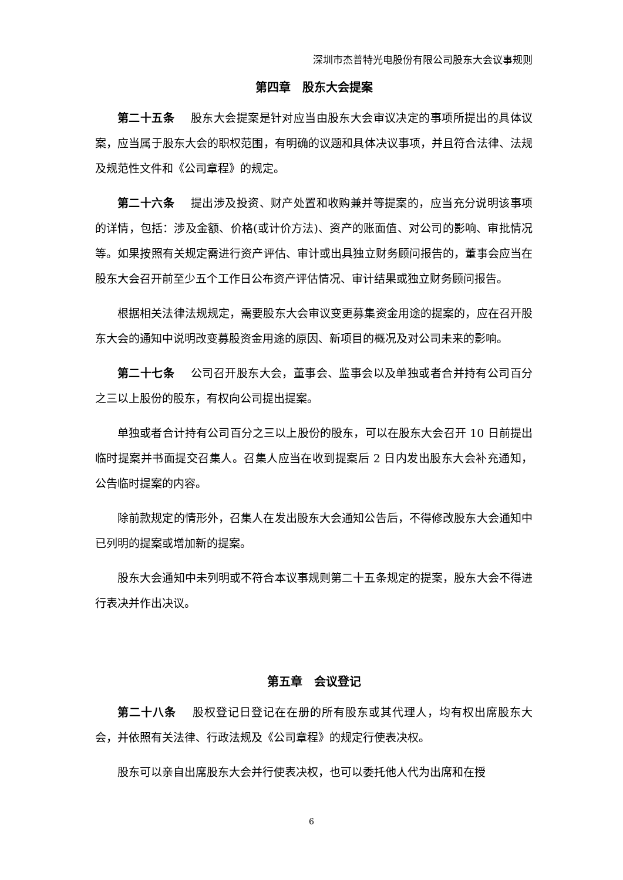深圳市杰普特光电股份有限公司股东大会议事规则
第四章　股东大会提案
第二十五条 股东大会提案是针对应当由股东大会审议决定的事项所提出的具体议案，应当属于股东大会的职权范围，有明确的议题和具体决议事项，并且符合法律、法规及规范性文件和《公司章程》的规定。
第二十六条 提出涉及投资、财产处置和收购兼并等提案的，应当充分说明该事项的详情，包括：涉及金额、价格(或计价方法)、资产的账面值、对公司的影响、审批情况等。如果按照有关规定需进行资产评估、审计或出具独立财务顾问报告的，董事会应当在股东大会召开前至少五个工作日公布资产评估情况、审计结果或独立财务顾问报告。
根据相关法律法规规定，需要股东大会审议变更募集资金用途的提案的，应在召开股东大会的通知中说明改变募股资金用途的原因、新项目的概况及对公司未来的影响。
第二十七条 公司召开股东大会，董事会、监事会以及单独或者合并持有公司百分之三以上股份的股东，有权向公司提出提案。
单独或者合计持有公司百分之三以上股份的股东，可以在股东大会召开 10 日前提出临时提案并书面提交召集人。召集人应当在收到提案后 2 日内发出股东大会补充通知，公告临时提案的内容。
除前款规定的情形外，召集人在发出股东大会通知公告后，不得修改股东大会通知中已列明的提案或增加新的提案。
股东大会通知中未列明或不符合本议事规则第二十五条规定的提案，股东大会不得进行表决并作出决议。
第五章　会议登记
第二十八条 股权登记日登记在在册的所有股东或其代理人，均有权出席股东大会，并依照有关法律、行政法规及《公司章程》的规定行使表决权。
股东可以亲自出席股东大会并行使表决权，也可以委托他人代为出席和在授
6